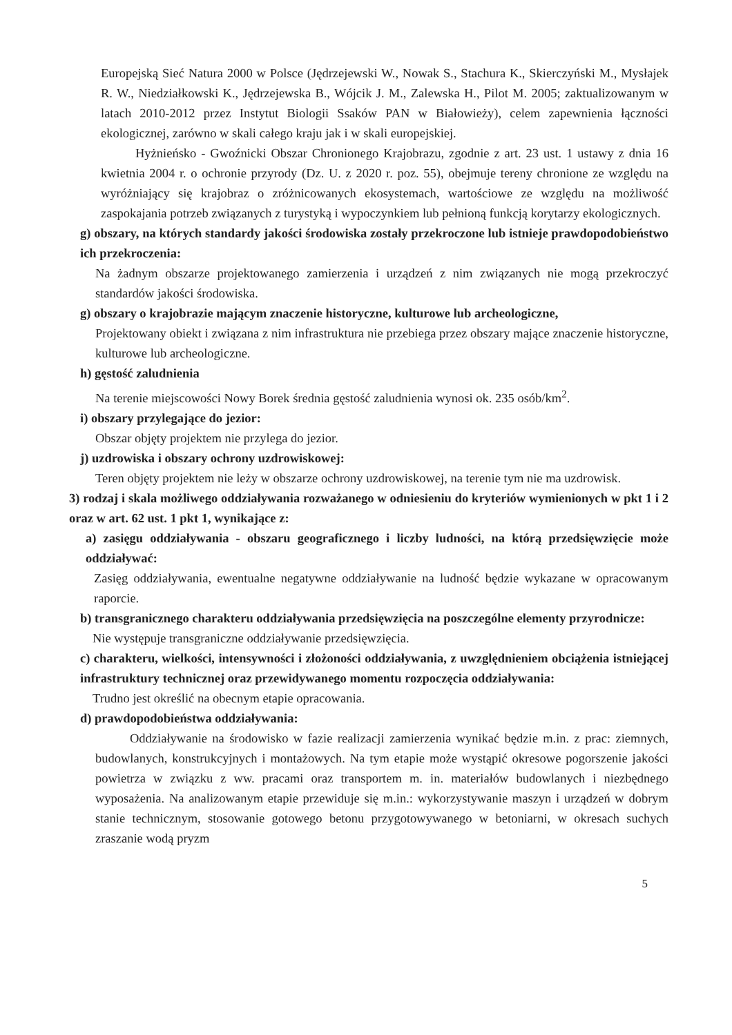Europejską Sieć Natura 2000 w Polsce (Jędrzejewski W., Nowak S., Stachura K., Skierczyński M., Mysłajek R. W., Niedziałkowski K., Jędrzejewska B., Wójcik J. M., Zalewska H., Pilot M. 2005; zaktualizowanym w latach 2010-2012 przez Instytut Biologii Ssaków PAN w Białowieży), celem zapewnienia łączności ekologicznej, zarówno w skali całego kraju jak i w skali europejskiej.
Hyżnieńsko - Gwoźnicki Obszar Chronionego Krajobrazu, zgodnie z art. 23 ust. 1 ustawy z dnia 16 kwietnia 2004 r. o ochronie przyrody (Dz. U. z 2020 r. poz. 55), obejmuje tereny chronione ze względu na wyróżniający się krajobraz o zróżnicowanych ekosystemach, wartościowe ze względu na możliwość zaspokajania potrzeb związanych z turystyką i wypoczynkiem lub pełnioną funkcją korytarzy ekologicznych.
g) obszary, na których standardy jakości środowiska zostały przekroczone lub istnieje prawdopodobieństwo ich przekroczenia:
Na żadnym obszarze projektowanego zamierzenia i urządzeń z nim związanych nie mogą przekroczyć standardów jakości środowiska.
g) obszary o krajobrazie mającym znaczenie historyczne, kulturowe lub archeologiczne,
Projektowany obiekt i związana z nim infrastruktura nie przebiega przez obszary mające znaczenie historyczne, kulturowe lub archeologiczne.
h) gęstość zaludnienia
Na terenie miejscowości Nowy Borek średnia gęstość zaludnienia wynosi ok. 235 osób/km<sup>2</sup>.
i) obszary przylegające do jezior:
Obszar objęty projektem nie przylega do jezior.
j) uzdrowiska i obszary ochrony uzdrowiskowej:
Teren objęty projektem nie leży w obszarze ochrony uzdrowiskowej, na terenie tym nie ma uzdrowisk.
3) rodzaj i skala możliwego oddziaływania rozważanego w odniesieniu do kryteriów wymienionych w pkt 1 i 2 oraz w art. 62 ust. 1 pkt 1, wynikające z:
a) zasięgu oddziaływania - obszaru geograficznego i liczby ludności, na którą przedsięwzięcie może oddziaływać:
Zasięg oddziaływania, ewentualne negatywne oddziaływanie na ludność będzie wykazane w opracowanym raporcie.
b) transgranicznego charakteru oddziaływania przedsięwzięcia na poszczególne elementy przyrodnicze:
Nie występuje transgraniczne oddziaływanie przedsięwzięcia.
c) charakteru, wielkości, intensywności i złożoności oddziaływania, z uwzględnieniem obciążenia istniejącej infrastruktury technicznej oraz przewidywanego momentu rozpoczęcia oddziaływania:
Trudno jest określić na obecnym etapie opracowania.
d) prawdopodobieństwa oddziaływania:
Oddziaływanie na środowisko w fazie realizacji zamierzenia wynikać będzie m.in. z prac: ziemnych, budowlanych, konstrukcyjnych i montażowych. Na tym etapie może wystąpić okresowe pogorszenie jakości powietrza w związku z ww. pracami oraz transportem m. in. materiałów budowlanych i niezbędnego wyposażenia. Na analizowanym etapie przewiduje się m.in.: wykorzystywanie maszyn i urządzeń w dobrym stanie technicznym, stosowanie gotowego betonu przygotowywanego w betoniarni, w okresach suchych zraszanie wodą pryzm
5